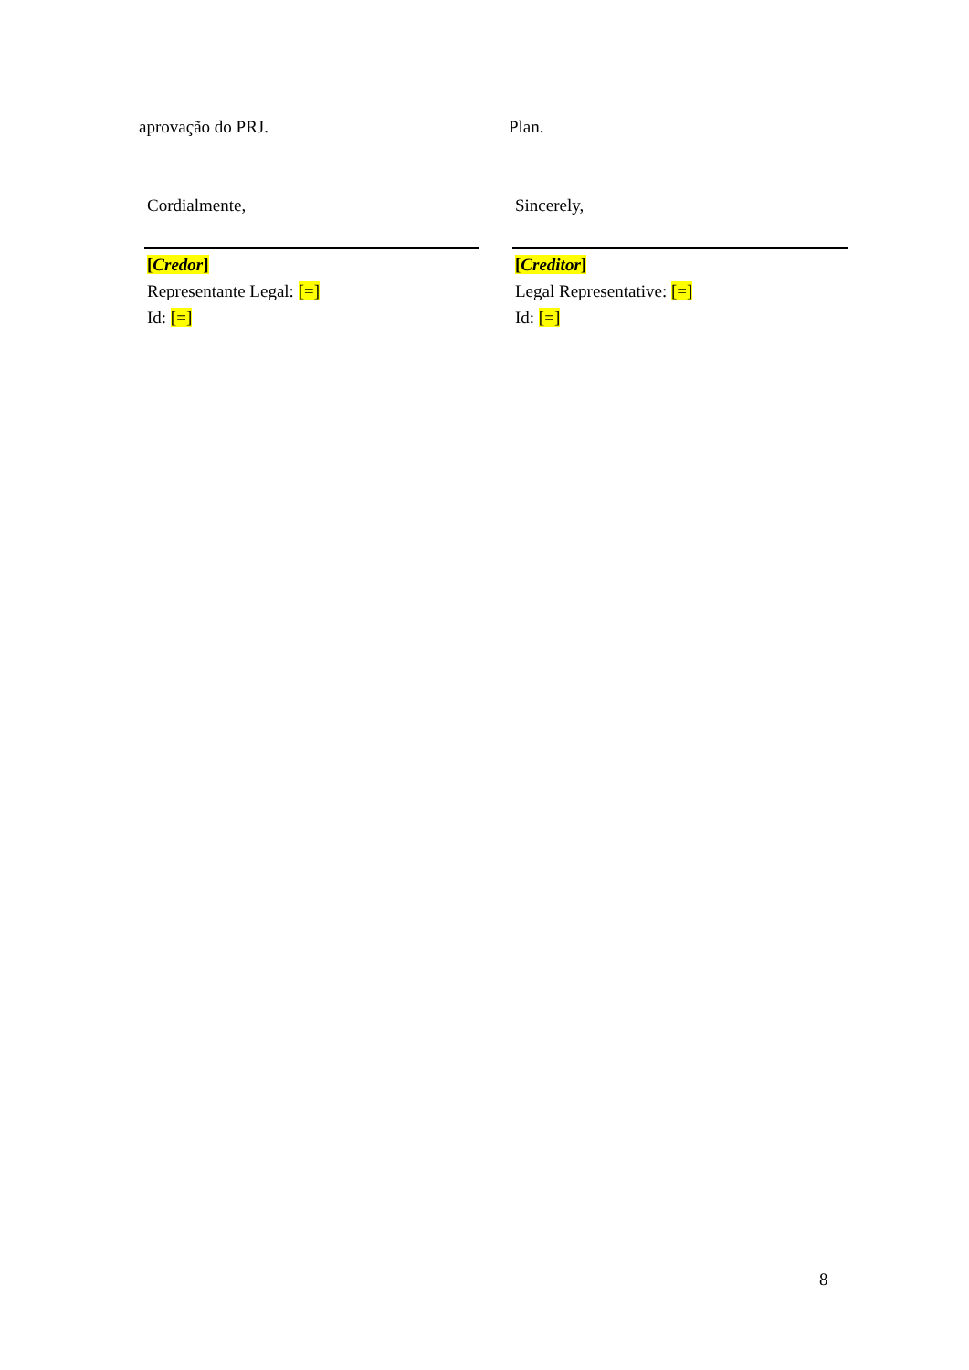aprovação do PRJ. Plan.
Cordialmente, Sincerely,
[Credor]
Representante Legal: [=]
Id: [=]
[Creditor]
Legal Representative: [=]
Id: [=]
8